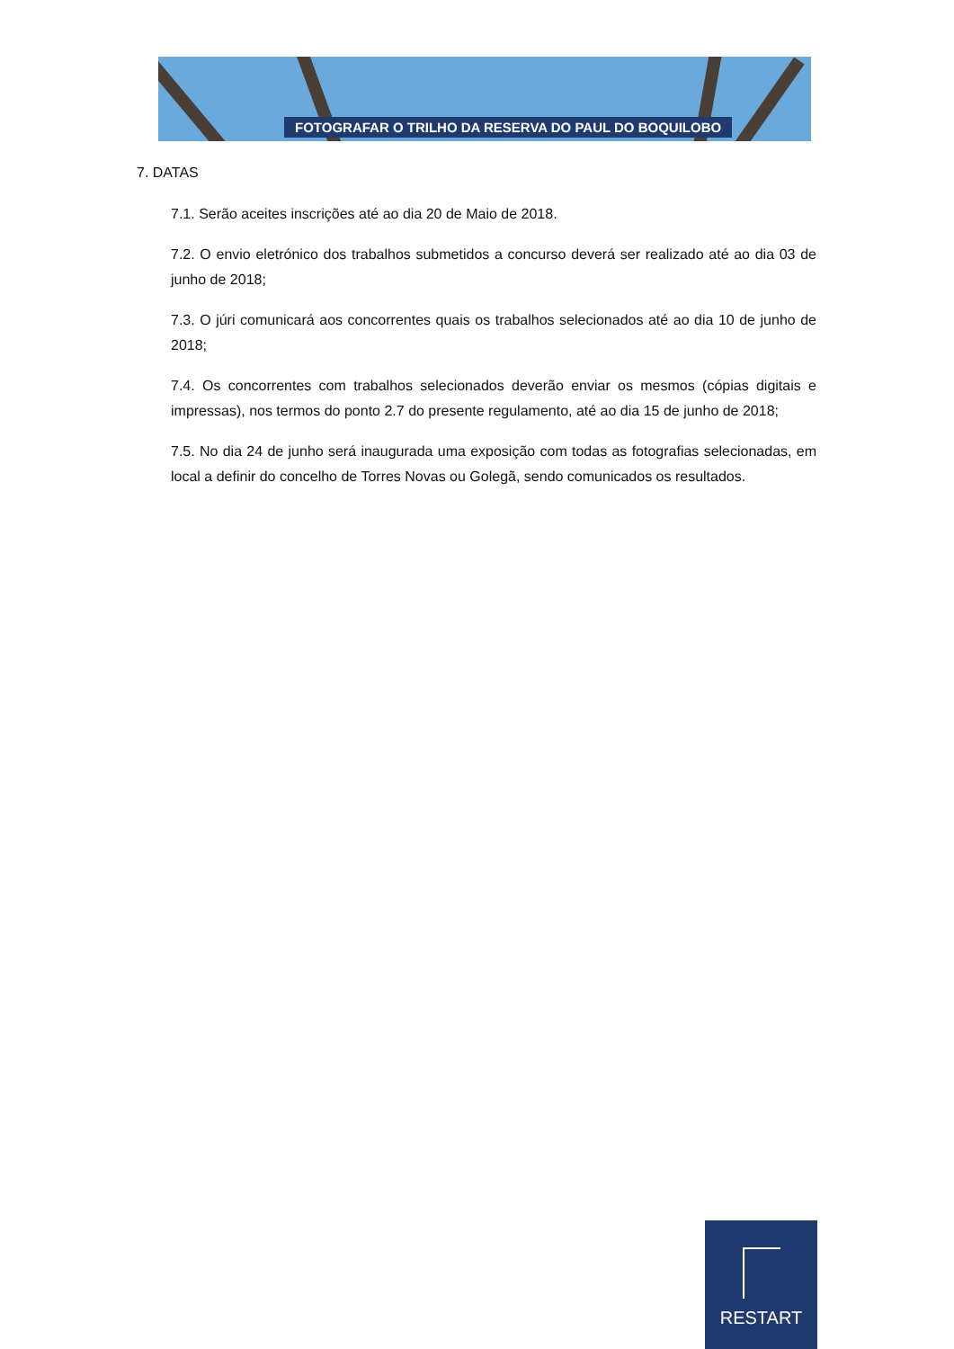FOTOGRAFAR O TRILHO DA RESERVA DO PAUL DO BOQUILOBO
7. DATAS
7.1. Serão aceites inscrições até ao dia 20 de Maio de 2018.
7.2. O envio eletrónico dos trabalhos submetidos a concurso deverá ser realizado até ao dia 03 de junho de 2018;
7.3. O júri comunicará aos concorrentes quais os trabalhos selecionados até ao dia 10 de junho de 2018;
7.4. Os concorrentes com trabalhos selecionados deverão enviar os mesmos (cópias digitais e impressas), nos termos do ponto 2.7 do presente regulamento, até ao dia 15 de junho de 2018;
7.5. No dia 24 de junho será inaugurada uma exposição com todas as fotografias selecionadas, em local a definir do concelho de Torres Novas ou Golegã, sendo comunicados os resultados.
RESTART